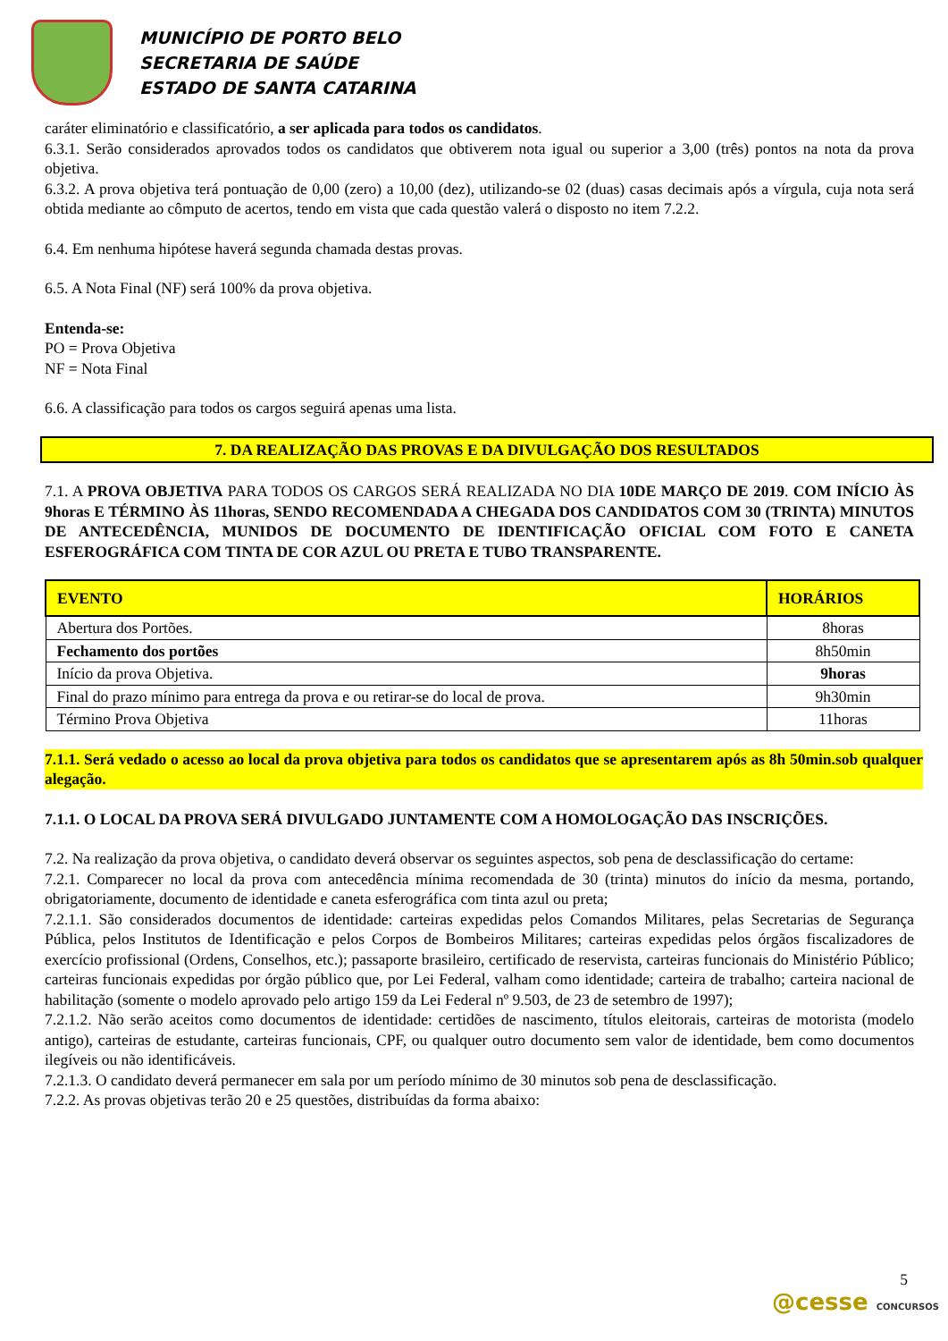MUNICÍPIO DE PORTO BELO
SECRETARIA DE SAÚDE
ESTADO DE SANTA CATARINA
caráter eliminatório e classificatório, a ser aplicada para todos os candidatos.
6.3.1. Serão considerados aprovados todos os candidatos que obtiverem nota igual ou superior a 3,00 (três) pontos na nota da prova objetiva.
6.3.2. A prova objetiva terá pontuação de 0,00 (zero) a 10,00 (dez), utilizando-se 02 (duas) casas decimais após a vírgula, cuja nota será obtida mediante ao cômputo de acertos, tendo em vista que cada questão valerá o disposto no item 7.2.2.
6.4. Em nenhuma hipótese haverá segunda chamada destas provas.
6.5. A Nota Final (NF) será 100% da prova objetiva.
Entenda-se:
PO = Prova Objetiva
NF = Nota Final
6.6. A classificação para todos os cargos seguirá apenas uma lista.
7. DA REALIZAÇÃO DAS PROVAS E DA DIVULGAÇÃO DOS RESULTADOS
7.1. A PROVA OBJETIVA PARA TODOS OS CARGOS SERÁ REALIZADA NO DIA 10DE MARÇO DE 2019. COM INÍCIO ÀS 9horas E TÉRMINO ÀS 11horas, SENDO RECOMENDADA A CHEGADA DOS CANDIDATOS COM 30 (TRINTA) MINUTOS DE ANTECEDÊNCIA, MUNIDOS DE DOCUMENTO DE IDENTIFICAÇÃO OFICIAL COM FOTO E CANETA ESFEROGRÁFICA COM TINTA DE COR AZUL OU PRETA E TUBO TRANSPARENTE.
| EVENTO | HORÁRIOS |
| --- | --- |
| Abertura dos Portões. | 8horas |
| Fechamento dos portões | 8h50min |
| Início da prova Objetiva. | 9horas |
| Final do prazo mínimo para entrega da prova e ou retirar-se do local de prova. | 9h30min |
| Término Prova Objetiva | 11horas |
7.1.1. Será vedado o acesso ao local da prova objetiva para todos os candidatos que se apresentarem após as 8h 50min.sob qualquer alegação.
7.1.1. O LOCAL DA PROVA SERÁ DIVULGADO JUNTAMENTE COM A HOMOLOGAÇÃO DAS INSCRIÇÕES.
7.2. Na realização da prova objetiva, o candidato deverá observar os seguintes aspectos, sob pena de desclassificação do certame:
7.2.1. Comparecer no local da prova com antecedência mínima recomendada de 30 (trinta) minutos do início da mesma, portando, obrigatoriamente, documento de identidade e caneta esferográfica com tinta azul ou preta;
7.2.1.1. São considerados documentos de identidade: carteiras expedidas pelos Comandos Militares, pelas Secretarias de Segurança Pública, pelos Institutos de Identificação e pelos Corpos de Bombeiros Militares; carteiras expedidas pelos órgãos fiscalizadores de exercício profissional (Ordens, Conselhos, etc.); passaporte brasileiro, certificado de reservista, carteiras funcionais do Ministério Público; carteiras funcionais expedidas por órgão público que, por Lei Federal, valham como identidade; carteira de trabalho; carteira nacional de habilitação (somente o modelo aprovado pelo artigo 159 da Lei Federal nº 9.503, de 23 de setembro de 1997);
7.2.1.2. Não serão aceitos como documentos de identidade: certidões de nascimento, títulos eleitorais, carteiras de motorista (modelo antigo), carteiras de estudante, carteiras funcionais, CPF, ou qualquer outro documento sem valor de identidade, bem como documentos ilegíveis ou não identificáveis.
7.2.1.3. O candidato deverá permanecer em sala por um período mínimo de 30 minutos sob pena de desclassificação.
7.2.2. As provas objetivas terão 20 e 25 questões, distribuídas da forma abaixo:
5
@cesse CONCURSOS